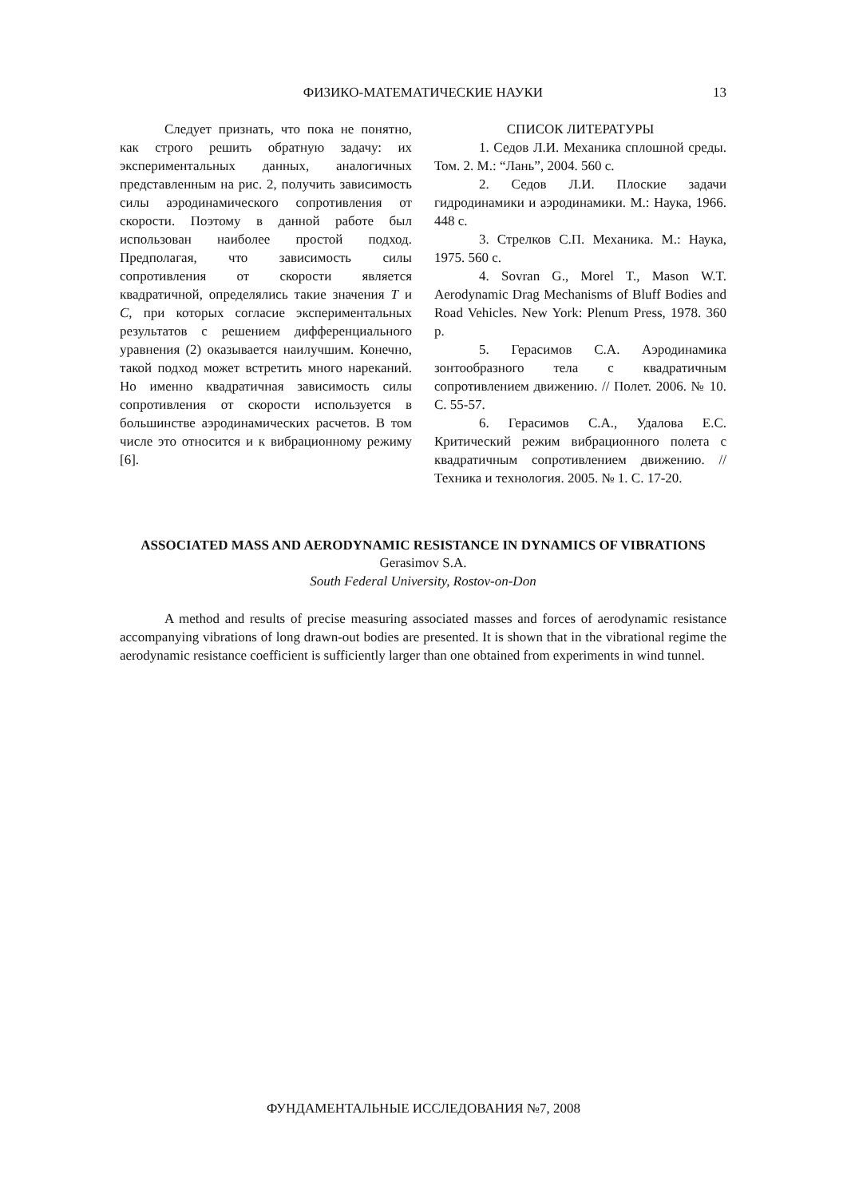ФИЗИКО-МАТЕМАТИЧЕСКИЕ НАУКИ
13
Следует признать, что пока не понятно, как строго решить обратную задачу: их экспериментальных данных, аналогичных представленным на рис. 2, получить зависимость силы аэродинамического сопротивления от скорости. Поэтому в данной работе был использован наиболее простой подход. Предполагая, что зависимость силы сопротивления от скорости является квадратичной, определялись такие значения T и C, при которых согласие экспериментальных результатов с решением дифференциального уравнения (2) оказывается наилучшим. Конечно, такой подход может встретить много нареканий. Но именно квадратичная зависимость силы сопротивления от скорости используется в большинстве аэродинамических расчетов. В том числе это относится и к вибрационному режиму [6].
СПИСОК ЛИТЕРАТУРЫ
1. Седов Л.И. Механика сплошной среды. Том. 2. М.: “Лань”, 2004. 560 с.
2. Седов Л.И. Плоские задачи гидродинамики и аэродинамики. М.: Наука, 1966. 448 с.
3. Стрелков С.П. Механика. М.: Наука, 1975. 560 с.
4. Sovran G., Morel T., Mason W.T. Aerodynamic Drag Mechanisms of Bluff Bodies and Road Vehicles. New York: Plenum Press, 1978. 360 p.
5. Герасимов С.А. Аэродинамика зонтообразного тела с квадратичным сопротивлением движению. // Полет. 2006. № 10. С. 55-57.
6. Герасимов С.А., Удалова Е.С. Критический режим вибрационного полета с квадратичным сопротивлением движению. // Техника и технология. 2005. № 1. С. 17-20.
ASSOCIATED MASS AND AERODYNAMIC RESISTANCE IN DYNAMICS OF VIBRATIONS
Gerasimov S.A.
South Federal University, Rostov-on-Don
A method and results of precise measuring associated masses and forces of aerodynamic resistance accompanying vibrations of long drawn-out bodies are presented. It is shown that in the vibrational regime the aerodynamic resistance coefficient is sufficiently larger than one obtained from experiments in wind tunnel.
ФУНДАМЕНТАЛЬНЫЕ ИССЛЕДОВАНИЯ №7, 2008